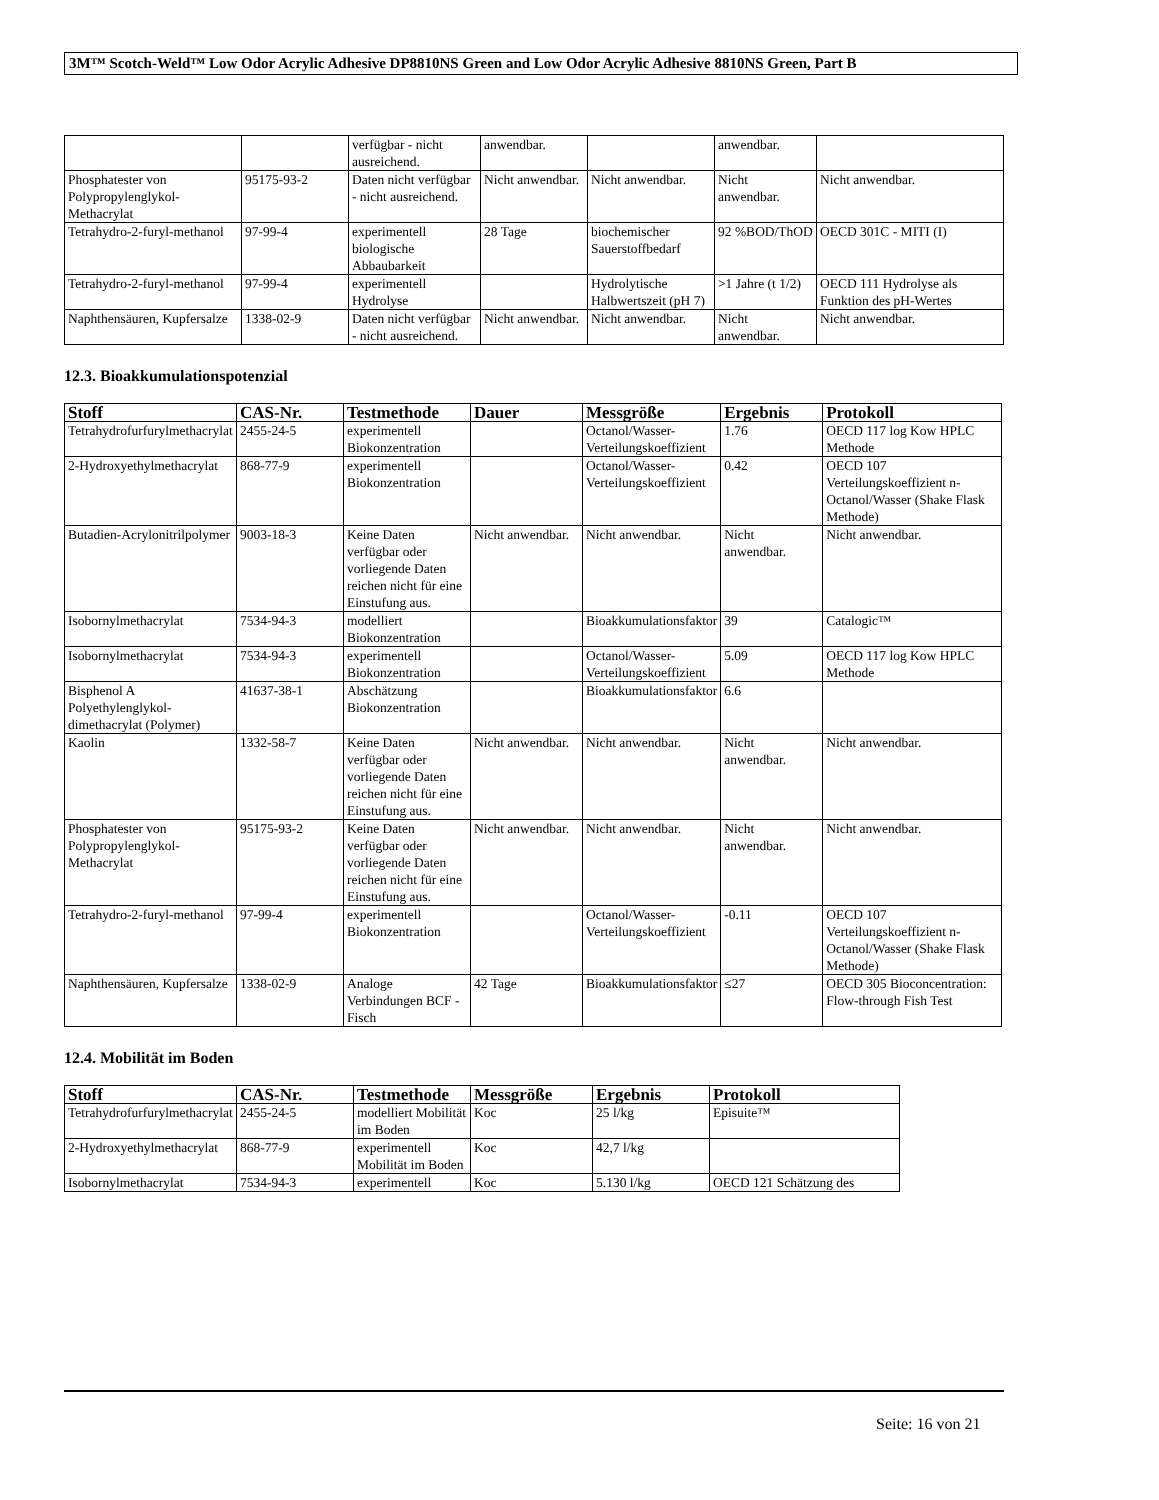3M™ Scotch-Weld™ Low Odor Acrylic Adhesive DP8810NS Green and Low Odor Acrylic Adhesive 8810NS Green, Part B
| | | verfügbar - nicht ausreichend. | anwendbar. | | anwendbar. | |
| Phosphatester von Polypropylenglykol-Methacrylat | 95175-93-2 | Daten nicht verfügbar - nicht ausreichend. | Nicht anwendbar. | Nicht anwendbar. | Nicht anwendbar. | Nicht anwendbar. |
| Tetrahydro-2-furyl-methanol | 97-99-4 | experimentell biologische Abbaubarkeit | 28 Tage | biochemischer Sauerstoffbedarf | 92 %BOD/ThOD | OECD 301C - MITI (I) |
| Tetrahydro-2-furyl-methanol | 97-99-4 | experimentell Hydrolyse | | Hydrolytische Halbwertszeit (pH 7) | >1 Jahre (t 1/2) | OECD 111 Hydrolyse als Funktion des pH-Wertes |
| Naphthensäuren, Kupfersalze | 1338-02-9 | Daten nicht verfügbar - nicht ausreichend. | Nicht anwendbar. | Nicht anwendbar. | Nicht anwendbar. | Nicht anwendbar. |
12.3. Bioakkumulationspotenzial
| Stoff | CAS-Nr. | Testmethode | Dauer | Messgröße | Ergebnis | Protokoll |
| --- | --- | --- | --- | --- | --- | --- |
| Tetrahydrofurfurylmethacrylat | 2455-24-5 | experimentell Biokonzentration | | Octanol/Wasser-Verteilungskoeffizient | 1.76 | OECD 117 log Kow HPLC Methode |
| 2-Hydroxyethylmethacrylat | 868-77-9 | experimentell Biokonzentration | | Octanol/Wasser-Verteilungskoeffizient | 0.42 | OECD 107 Verteilungskoeffizient n-Octanol/Wasser (Shake Flask Methode) |
| Butadien-Acrylonitrilpolymer | 9003-18-3 | Keine Daten verfügbar oder vorliegende Daten reichen nicht für eine Einstufung aus. | Nicht anwendbar. | Nicht anwendbar. | Nicht anwendbar. | Nicht anwendbar. |
| Isobornylmethacrylat | 7534-94-3 | modelliert Biokonzentration | | Bioakkumulationsfaktor | 39 | Catalogic™ |
| Isobornylmethacrylat | 7534-94-3 | experimentell Biokonzentration | | Octanol/Wasser-Verteilungskoeffizient | 5.09 | OECD 117 log Kow HPLC Methode |
| Bisphenol A Polyethylenglykol-dimethacrylat (Polymer) | 41637-38-1 | Abschätzung Biokonzentration | | Bioakkumulationsfaktor | 6.6 | |
| Kaolin | 1332-58-7 | Keine Daten verfügbar oder vorliegende Daten reichen nicht für eine Einstufung aus. | Nicht anwendbar. | Nicht anwendbar. | Nicht anwendbar. | Nicht anwendbar. |
| Phosphatester von Polypropylenglykol-Methacrylat | 95175-93-2 | Keine Daten verfügbar oder vorliegende Daten reichen nicht für eine Einstufung aus. | Nicht anwendbar. | Nicht anwendbar. | Nicht anwendbar. | Nicht anwendbar. |
| Tetrahydro-2-furyl-methanol | 97-99-4 | experimentell Biokonzentration | | Octanol/Wasser-Verteilungskoeffizient | -0.11 | OECD 107 Verteilungskoeffizient n-Octanol/Wasser (Shake Flask Methode) |
| Naphthensäuren, Kupfersalze | 1338-02-9 | Analoge Verbindungen BCF - Fisch | 42 Tage | Bioakkumulationsfaktor | ≤27 | OECD 305 Bioconcentration: Flow-through Fish Test |
12.4. Mobilität im Boden
| Stoff | CAS-Nr. | Testmethode | Messgröße | Ergebnis | Protokoll |
| --- | --- | --- | --- | --- | --- |
| Tetrahydrofurfurylmethacrylat | 2455-24-5 | modelliert Mobilität im Boden | Koc | 25 l/kg | Episuite™ |
| 2-Hydroxyethylmethacrylat | 868-77-9 | experimentell Mobilität im Boden | Koc | 42,7 l/kg | |
| Isobornylmethacrylat | 7534-94-3 | experimentell | Koc | 5.130 l/kg | OECD 121 Schätzung des |
Seite: 16 von 21